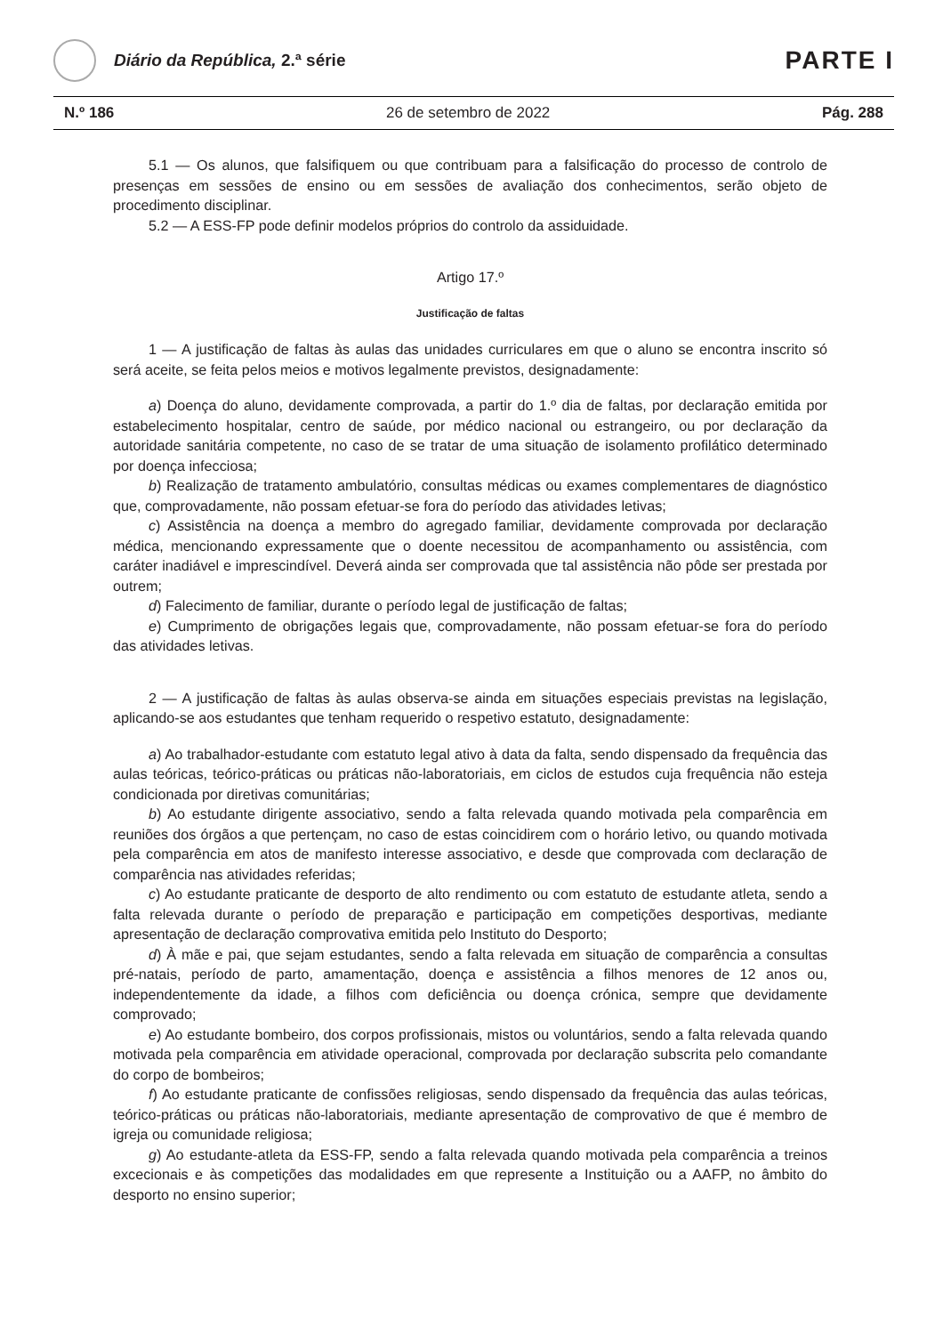Diário da República, 2.ª série
PARTE I
N.º 186 26 de setembro de 2022 Pág. 288
5.1 — Os alunos, que falsifiquem ou que contribuam para a falsificação do processo de controlo de presenças em sessões de ensino ou em sessões de avaliação dos conhecimentos, serão objeto de procedimento disciplinar.
5.2 — A ESS-FP pode definir modelos próprios do controlo da assiduidade.
Artigo 17.º
Justificação de faltas
1 — A justificação de faltas às aulas das unidades curriculares em que o aluno se encontra inscrito só será aceite, se feita pelos meios e motivos legalmente previstos, designadamente:
a) Doença do aluno, devidamente comprovada, a partir do 1.º dia de faltas, por declaração emitida por estabelecimento hospitalar, centro de saúde, por médico nacional ou estrangeiro, ou por declaração da autoridade sanitária competente, no caso de se tratar de uma situação de isolamento profilático determinado por doença infecciosa;
b) Realização de tratamento ambulatório, consultas médicas ou exames complementares de diagnóstico que, comprovadamente, não possam efetuar-se fora do período das atividades letivas;
c) Assistência na doença a membro do agregado familiar, devidamente comprovada por declaração médica, mencionando expressamente que o doente necessitou de acompanhamento ou assistência, com caráter inadiável e imprescindível. Deverá ainda ser comprovada que tal assistência não pôde ser prestada por outrem;
d) Falecimento de familiar, durante o período legal de justificação de faltas;
e) Cumprimento de obrigações legais que, comprovadamente, não possam efetuar-se fora do período das atividades letivas.
2 — A justificação de faltas às aulas observa-se ainda em situações especiais previstas na legislação, aplicando-se aos estudantes que tenham requerido o respetivo estatuto, designadamente:
a) Ao trabalhador-estudante com estatuto legal ativo à data da falta, sendo dispensado da frequência das aulas teóricas, teórico-práticas ou práticas não-laboratoriais, em ciclos de estudos cuja frequência não esteja condicionada por diretivas comunitárias;
b) Ao estudante dirigente associativo, sendo a falta relevada quando motivada pela comparência em reuniões dos órgãos a que pertençam, no caso de estas coincidirem com o horário letivo, ou quando motivada pela comparência em atos de manifesto interesse associativo, e desde que comprovada com declaração de comparência nas atividades referidas;
c) Ao estudante praticante de desporto de alto rendimento ou com estatuto de estudante atleta, sendo a falta relevada durante o período de preparação e participação em competições desportivas, mediante apresentação de declaração comprovativa emitida pelo Instituto do Desporto;
d) À mãe e pai, que sejam estudantes, sendo a falta relevada em situação de comparência a consultas pré-natais, período de parto, amamentação, doença e assistência a filhos menores de 12 anos ou, independentemente da idade, a filhos com deficiência ou doença crónica, sempre que devidamente comprovado;
e) Ao estudante bombeiro, dos corpos profissionais, mistos ou voluntários, sendo a falta relevada quando motivada pela comparência em atividade operacional, comprovada por declaração subscrita pelo comandante do corpo de bombeiros;
f) Ao estudante praticante de confissões religiosas, sendo dispensado da frequência das aulas teóricas, teórico-práticas ou práticas não-laboratoriais, mediante apresentação de comprovativo de que é membro de igreja ou comunidade religiosa;
g) Ao estudante-atleta da ESS-FP, sendo a falta relevada quando motivada pela comparência a treinos excecionais e às competições das modalidades em que represente a Instituição ou a AAFP, no âmbito do desporto no ensino superior;